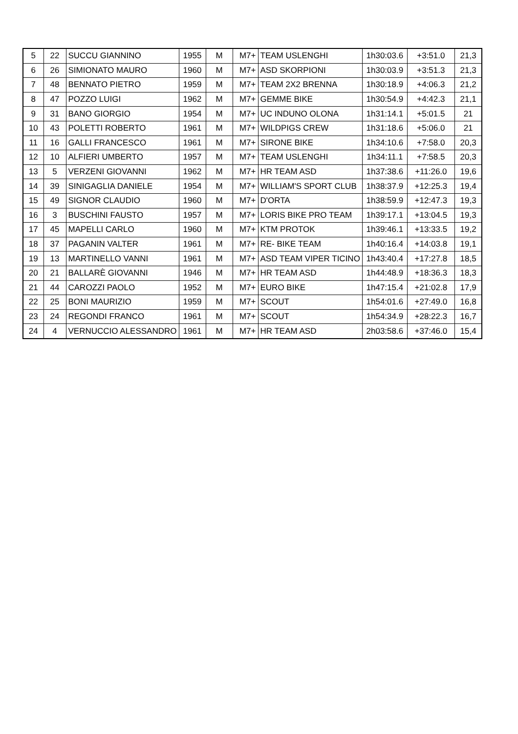| 5 | 22 | SUCCU GIANNINO | 1955 | M | M7+ | TEAM USLENGHI | 1h30:03.6 | +3:51.0 | 21,3 |
| 6 | 26 | SIMIONATO MAURO | 1960 | M | M7+ | ASD SKORPIONI | 1h30:03.9 | +3:51.3 | 21,3 |
| 7 | 48 | BENNATO PIETRO | 1959 | M | M7+ | TEAM 2X2 BRENNA | 1h30:18.9 | +4:06.3 | 21,2 |
| 8 | 47 | POZZO LUIGI | 1962 | M | M7+ | GEMME BIKE | 1h30:54.9 | +4:42.3 | 21,1 |
| 9 | 31 | BANO GIORGIO | 1954 | M | M7+ | UC INDUNO OLONA | 1h31:14.1 | +5:01.5 | 21 |
| 10 | 43 | POLETTI ROBERTO | 1961 | M | M7+ | WILDPIGS CREW | 1h31:18.6 | +5:06.0 | 21 |
| 11 | 16 | GALLI FRANCESCO | 1961 | M | M7+ | SIRONE BIKE | 1h34:10.6 | +7:58.0 | 20,3 |
| 12 | 10 | ALFIERI UMBERTO | 1957 | M | M7+ | TEAM USLENGHI | 1h34:11.1 | +7:58.5 | 20,3 |
| 13 | 5 | VERZENI GIOVANNI | 1962 | M | M7+ | HR TEAM ASD | 1h37:38.6 | +11:26.0 | 19,6 |
| 14 | 39 | SINIGAGLIA DANIELE | 1954 | M | M7+ | WILLIAM'S SPORT CLUB | 1h38:37.9 | +12:25.3 | 19,4 |
| 15 | 49 | SIGNOR CLAUDIO | 1960 | M | M7+ | D'ORTA | 1h38:59.9 | +12:47.3 | 19,3 |
| 16 | 3 | BUSCHINI FAUSTO | 1957 | M | M7+ | LORIS BIKE PRO TEAM | 1h39:17.1 | +13:04.5 | 19,3 |
| 17 | 45 | MAPELLI CARLO | 1960 | M | M7+ | KTM PROTOK | 1h39:46.1 | +13:33.5 | 19,2 |
| 18 | 37 | PAGANIN VALTER | 1961 | M | M7+ | RE- BIKE TEAM | 1h40:16.4 | +14:03.8 | 19,1 |
| 19 | 13 | MARTINELLO VANNI | 1961 | M | M7+ | ASD TEAM VIPER TICINO | 1h43:40.4 | +17:27.8 | 18,5 |
| 20 | 21 | BALLARÈ GIOVANNI | 1946 | M | M7+ | HR TEAM ASD | 1h44:48.9 | +18:36.3 | 18,3 |
| 21 | 44 | CAROZZI PAOLO | 1952 | M | M7+ | EURO BIKE | 1h47:15.4 | +21:02.8 | 17,9 |
| 22 | 25 | BONI MAURIZIO | 1959 | M | M7+ | SCOUT | 1h54:01.6 | +27:49.0 | 16,8 |
| 23 | 24 | REGONDI FRANCO | 1961 | M | M7+ | SCOUT | 1h54:34.9 | +28:22.3 | 16,7 |
| 24 | 4 | VERNUCCIO ALESSANDRO | 1961 | M | M7+ | HR TEAM ASD | 2h03:58.6 | +37:46.0 | 15,4 |